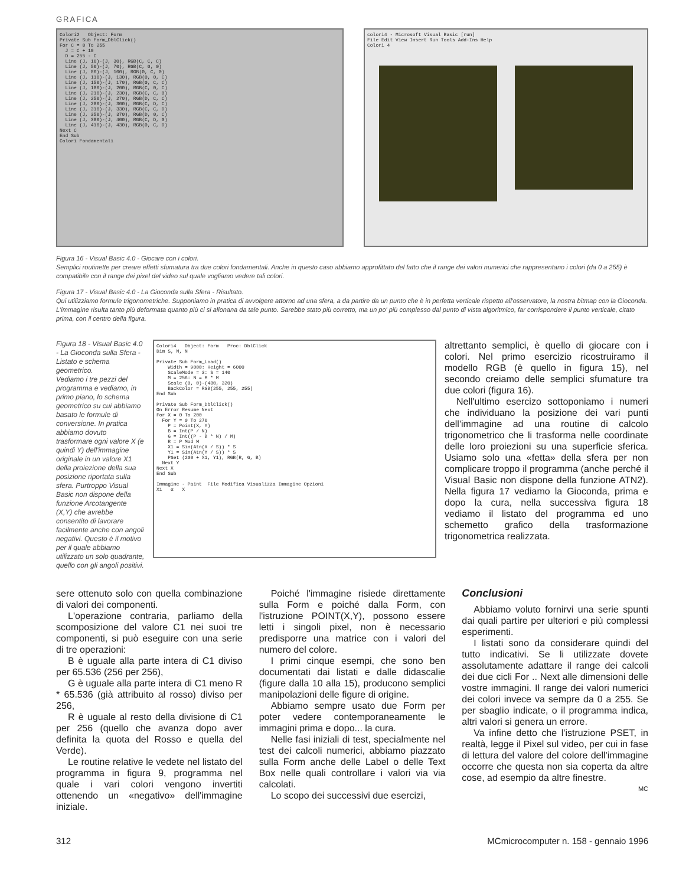GRAFICA
Colori2 Object: Form Private Sub Form_DblClick() For C = 0 To 255 J = C + 10 D = 255 - C Line (J, 10)-(J, 30), RGB(C, C, C) Line (J, 50)-(J, 70), RGB(C, 0, 0) Line (J, 80)-(J, 100), RGB(0, C, 0) Line (J, 110)-(J, 130), RGB(0, 0, C) Line (J, 150)-(J, 170), RGB(0, C, C) Line (J, 180)-(J, 200), RGB(C, 0, C) Line (J, 210)-(J, 230), RGB(C, C, 0) Line (J, 250)-(J, 270), RGB(D, C, C) Line (J, 280)-(J, 300), RGB(C, D, C) Line (J, 310)-(J, 330), RGB(C, C, D) Line (J, 350)-(J, 370), RGB(D, 0, C) Line (J, 380)-(J, 400), RGB(C, D, 0) Line (J, 410)-(J, 430), RGB(0, C, D) Next C End Sub Colori Fondamentali
colori4 - Microsoft Visual Basic [run]
File Edit View Insert Run Tools Add-Ins Help
Colori 4
Figura 16 - Visual Basic 4.0 - Giocare con i colori.
Semplici routinette per creare effetti sfumatura tra due colori fondamentali. Anche in questo caso abbiamo approfittato del fatto che il range dei valori numerici che rappresentano i colori (da 0 a 255) è compatibile con il range dei pixel del video sul quale vogliamo vedere tali colori.
Figura 17 - Visual Basic 4.0 - La Gioconda sulla Sfera - Risultato.
Qui utilizziamo formule trigonometriche. Supponiamo in pratica di avvolgere attorno ad una sfera, a da partire da un punto che è in perfetta verticale rispetto all'osservatore, la nostra bitmap con la Gioconda. L'immagine risulta tanto più deformata quanto più ci si allonana da tale punto. Sarebbe stato più corretto, ma un po' più complesso dal punto di vista algoritmico, far corrispondere il punto verticale, citato prima, con il centro della figura.
Figura 18 - Visual Basic 4.0 - La Gioconda sulla Sfera - Listato e schema geometrico.
Vediamo i tre pezzi del programma e vediamo, in primo piano, lo schema geometrico su cui abbiamo basato le formule di conversione. In pratica abbiamo dovuto trasformare ogni valore X (e quindi Y) dell'immagine originale in un valore X1 della proiezione della sua posizione riportata sulla sfera. Purtroppo Visual Basic non dispone della funzione Arcotangente (X,Y) che avrebbe consentito di lavorare facilmente anche con angoli negativi. Questo è il motivo per il quale abbiamo utilizzato un solo quadrante, quello con gli angoli positivi.
Colori4 Object: Form Proc: DblClick Dim S, M, N Private Sub Form_Load() Width = 9000: Height = 6000 ScaleMode = 3: S = 140 M = 256: N = M * M Scale (0, 0)-(480, 320) BackColor = RGB(255, 255, 255) End Sub Private Sub Form_DblClick() On Error Resume Next For X = 0 To 200 For Y = 0 To 270 P = Point(X, Y) B = Int(P / N) G = Int((P - B * N) / M) R = P Mod M X1 = Sin(Atn(X / S)) * S Y1 = Sin(Atn(Y / S)) * S PSet (200 + X1, Y1), RGB(R, G, B) Next Y Next X End Sub Immagine - Paint File Modifica Visualizza Immagine Opzioni X1 α X
altrettanto semplici, è quello di giocare con i colori. Nel primo esercizio ricostruiramo il modello RGB (è quello in figura 15), nel secondo creiamo delle semplici sfumature tra due colori (figura 16).
Nell'ultimo esercizo sottoponiamo i numeri che individuano la posizione dei vari punti dell'immagine ad una routine di calcolo trigonometrico che li trasforma nelle coordinate delle loro proiezioni su una superficie sferica. Usiamo solo una «fetta» della sfera per non complicare troppo il programma (anche perché il Visual Basic non dispone della funzione ATN2). Nella figura 17 vediamo la Gioconda, prima e dopo la cura, nella successiva figura 18 vediamo il listato del programma ed uno schemetto grafico della trasformazione trigonometrica realizzata.
sere ottenuto solo con quella combinazione di valori dei componenti.
L'operazione contraria, parliamo della scomposizione del valore C1 nei suoi tre componenti, si può eseguire con una serie di tre operazioni:
B è uguale alla parte intera di C1 diviso per 65.536 (256 per 256),
G è uguale alla parte intera di C1 meno R * 65.536 (già attribuito al rosso) diviso per 256,
R è uguale al resto della divisione di C1 per 256 (quello che avanza dopo aver definita la quota del Rosso e quella del Verde).
Le routine relative le vedete nel listato del programma in figura 9, programma nel quale i vari colori vengono invertiti ottenendo un «negativo» dell'immagine iniziale.
Poiché l'immagine risiede direttamente sulla Form e poiché dalla Form, con l'istruzione POINT(X,Y), possono essere letti i singoli pixel, non è necessario predisporre una matrice con i valori del numero del colore.
I primi cinque esempi, che sono ben documentati dai listati e dalle didascalie (figure dalla 10 alla 15), producono semplici manipolazioni delle figure di origine.
Abbiamo sempre usato due Form per poter vedere contemporaneamente le immagini prima e dopo... la cura.
Nelle fasi iniziali di test, specialmente nel test dei calcoli numerici, abbiamo piazzato sulla Form anche delle Label o delle Text Box nelle quali controllare i valori via via calcolati.
Lo scopo dei successivi due esercizi,
Conclusioni
Abbiamo voluto fornirvi una serie spunti dai quali partire per ulteriori e più complessi esperimenti.
I listati sono da considerare quindi del tutto indicativi. Se li utilizzate dovete assolutamente adattare il range dei calcoli dei due cicli For .. Next alle dimensioni delle vostre immagini. Il range dei valori numerici dei colori invece va sempre da 0 a 255. Se per sbaglio indicate, o il programma indica, altri valori si genera un errore.
Va infine detto che l'istruzione PSET, in realtà, legge il Pixel sul video, per cui in fase di lettura del valore del colore dell'immagine occorre che questa non sia coperta da altre cose, ad esempio da altre finestre.
MC
312 MCmicrocomputer n. 158 - gennaio 1996